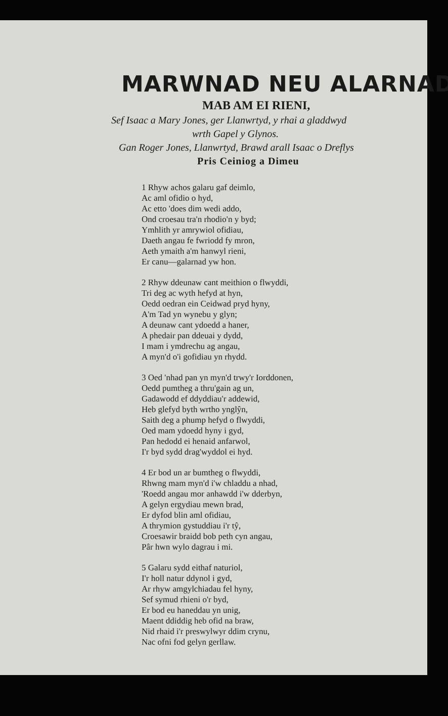MARWNAD NEU ALARNAD
MAB AM EI RIENI,
Sef Isaac a Mary Jones, ger Llanwrtyd, y rhai a gladdwyd
wrth Gapel y Glynos.
Gan Roger Jones, Llanwrtyd, Brawd arall Isaac o Dreflys
Pris Ceiniog a Dimeu
1 Rhyw achos galaru gaf deimlo,
Ac aml ofidio o hyd,
Ac etto 'does dim wedi addo,
Ond croesau tra'n rhodio'n y byd;
Ymhlith yr amrywiol ofidiau,
Daeth angau fe fwriodd fy mron,
Aeth ymaith a'm hanwyl rieni,
Er canu—galarnad yw hon.
2 Rhyw ddeunaw cant meithion o flwyddi,
Tri deg ac wyth hefyd at hyn,
Oedd oedran ein Ceidwad pryd hyny,
A'm Tad yn wynebu y glyn;
A deunaw cant ydoedd a haner,
A phedair pan ddeuai y dydd,
I mam i ymdrechu ag angau,
A myn'd o'i gofidiau yn rhydd.
3 Oed 'nhad pan yn myn'd trwy'r Iorddonen,
Oedd pumtheg a thru'gain ag un,
Gadawodd ef ddyddiau'r addewid,
Heb glefyd byth wrtho ynglŷn,
Saith deg a phump hefyd o flwyddi,
Oed mam ydoedd hyny i gyd,
Pan hedodd ei henaid anfarwol,
I'r byd sydd drag'wyddol ei hyd.
4 Er bod un ar bumtheg o flwyddi,
Rhwng mam myn'd i'w chladdu a nhad,
'Roedd angau mor anhawdd i'w dderbyn,
A gelyn ergydiau mewn brad,
Er dyfod blin aml ofidiau,
A thrymion gystuddiau i'r tŷ,
Croesawir braidd bob peth cyn angau,
Pâr hwn wylo dagrau i mi.
5 Galaru sydd eithaf naturiol,
I'r holl natur ddynol i gyd,
Ar rhyw amgylchiadau fel hyny,
Sef symud rhieni o'r byd,
Er bod eu haneddau yn unig,
Maent ddiddig heb ofid na braw,
Nid rhaid i'r preswylwyr ddim crynu,
Nac ofni fod gelyn gerllaw.